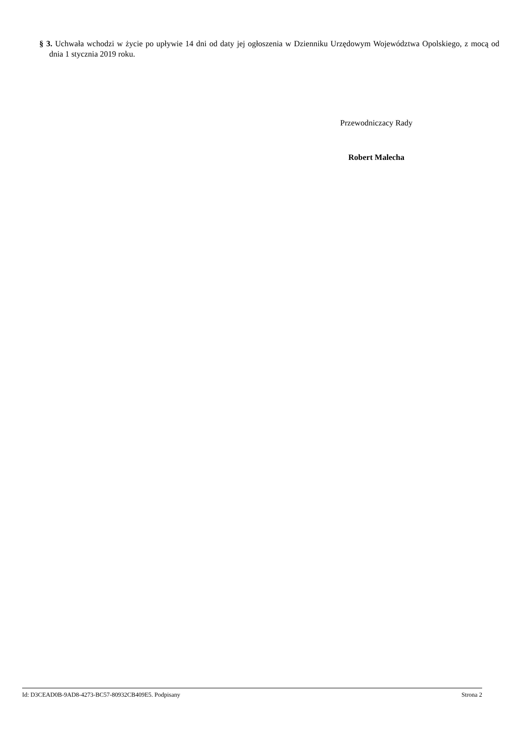§ 3. Uchwała wchodzi w życie po upływie 14 dni od daty jej ogłoszenia w Dzienniku Urzędowym Województwa Opolskiego, z mocą od dnia 1 stycznia 2019 roku.
Przewodniczacy Rady
Robert Malecha
Id: D3CEAD0B-9AD8-4273-BC57-80932CB409E5. Podpisany Strona 2